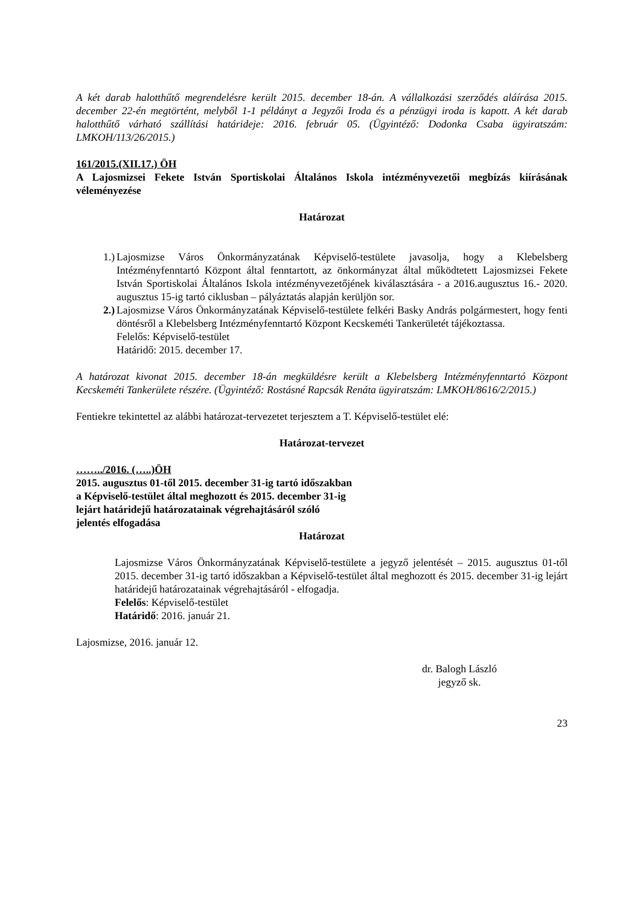A két darab halotthűtő megrendelésre került 2015. december 18-án. A vállalkozási szerződés aláírása 2015. december 22-én megtörtént, melyből 1-1 példányt a Jegyzői Iroda és a pénzügyi iroda is kapott. A két darab halotthűtő várható szállítási határideje: 2016. február 05. (Ügyintéző: Dodonka Csaba ügyiratszám: LMKOH/113/26/2015.)
161/2015.(XII.17.) ÖH
A Lajosmizsei Fekete István Sportiskolai Általános Iskola intézményvezetői megbízás kiírásának véleményezése
Határozat
1.) Lajosmizse Város Önkormányzatának Képviselő-testülete javasolja, hogy a Klebelsberg Intézményfenntartó Központ által fenntartott, az önkormányzat által működtetett Lajosmizsei Fekete István Sportiskolai Általános Iskola intézményvezetőjének kiválasztására - a 2016.augusztus 16.- 2020. augusztus 15-ig tartó ciklusban – pályáztatás alapján kerüljön sor.
2.) Lajosmizse Város Önkormányzatának Képviselő-testülete felkéri Basky András polgármestert, hogy fenti döntésről a Klebelsberg Intézményfenntartó Központ Kecskeméti Tankerületét tájékoztassa.
Felelős: Képviselő-testület
Határidő: 2015. december 17.
A határozat kivonat 2015. december 18-án megküldésre került a Klebelsberg Intézményfenntartó Központ Kecskeméti Tankerülete részére. (Ügyintéző: Rostásné Rapcsák Renáta ügyiratszám: LMKOH/8616/2/2015.)
Fentiekre tekintettel az alábbi határozat-tervezetet terjesztem a T. Képviselő-testület elé:
Határozat-tervezet
……../2016. (…..)ÖH
2015. augusztus 01-től 2015. december 31-ig tartó időszakban
a Képviselő-testület által meghozott és 2015. december 31-ig
lejárt határidejű határozatainak végrehajtásáról szóló
jelentés elfogadása
Határozat
Lajosmizse Város Önkormányzatának Képviselő-testülete a jegyző jelentését – 2015. augusztus 01-től 2015. december 31-ig tartó időszakban a Képviselő-testület által meghozott és 2015. december 31-ig lejárt határidejű határozatainak végrehajtásáról - elfogadja.
Felelős: Képviselő-testület
Határidő: 2016. január 21.
Lajosmizse, 2016. január 12.
dr. Balogh László
jegyző sk.
23